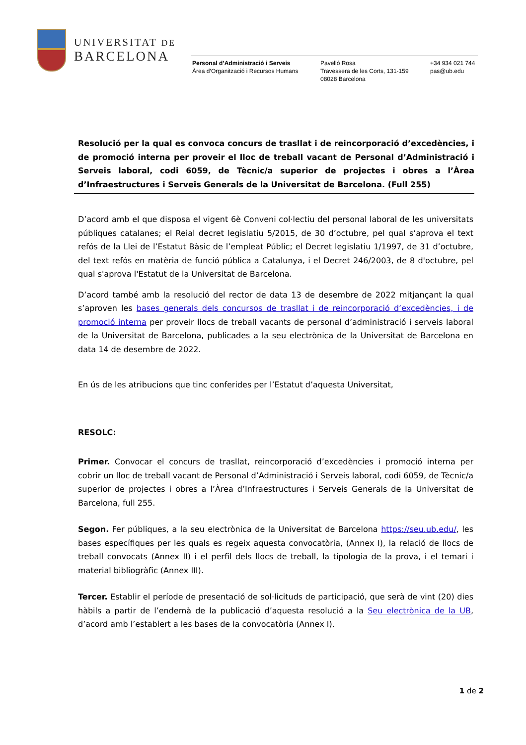UNIVERSITAT DE
BARCELONA
Personal d’Administració i Serveis
Àrea d’Organització i Recursos Humans
Pavelló Rosa
Travessera de les Corts, 131-159
08028 Barcelona
+34 934 021 744
pas@ub.edu
Resolució per la qual es convoca concurs de trasllat i de reincorporació d’excedències, i de promoció interna per proveir el lloc de treball vacant de Personal d’Administració i Serveis laboral, codi 6059, de Tècnic/a superior de projectes i obres a l’Àrea d’Infraestructures i Serveis Generals de la Universitat de Barcelona. (Full 255)
D’acord amb el que disposa el vigent 6è Conveni col·lectiu del personal laboral de les universitats públiques catalanes; el Reial decret legislatiu 5/2015, de 30 d’octubre, pel qual s’aprova el text refós de la Llei de l’Estatut Bàsic de l’empleat Públic; el Decret legislatiu 1/1997, de 31 d’octubre, del text refós en matèria de funció pública a Catalunya, i el Decret 246/2003, de 8 d'octubre, pel qual s'aprova l'Estatut de la Universitat de Barcelona.
D’acord també amb la resolució del rector de data 13 de desembre de 2022 mitjançant la qual s’aproven les bases generals dels concursos de trasllat i de reincorporació d’excedències, i de promoció interna per proveir llocs de treball vacants de personal d’administració i serveis laboral de la Universitat de Barcelona, publicades a la seu electrònica de la Universitat de Barcelona en data 14 de desembre de 2022.
En ús de les atribucions que tinc conferides per l’Estatut d’aquesta Universitat,
RESOLC:
Primer. Convocar el concurs de trasllat, reincorporació d’excedències i promoció interna per cobrir un lloc de treball vacant de Personal d’Administració i Serveis laboral, codi 6059, de Tècnic/a superior de projectes i obres a l’Àrea d’Infraestructures i Serveis Generals de la Universitat de Barcelona, full 255.
Segon. Fer públiques, a la seu electrònica de la Universitat de Barcelona https://seu.ub.edu/, les bases específiques per les quals es regeix aquesta convocatòria, (Annex I), la relació de llocs de treball convocats (Annex II) i el perfil dels llocs de treball, la tipologia de la prova, i el temari i material bibliogràfic (Annex III).
Tercer. Establir el període de presentació de sol·licituds de participació, que serà de vint (20) dies hàbils a partir de l’endemà de la publicació d’aquesta resolució a la Seu electrònica de la UB, d’acord amb l’establert a les bases de la convocatòria (Annex I).
1 de 2